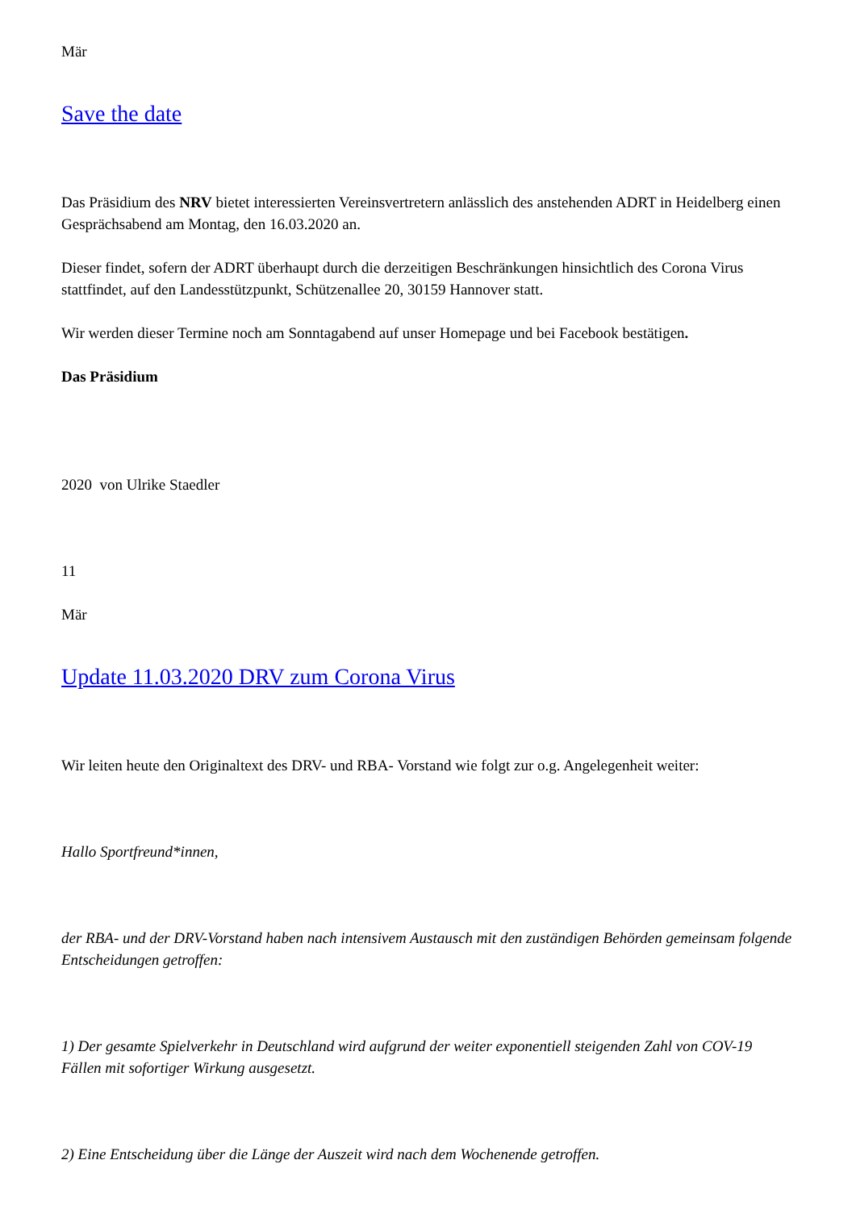Mär
Save the date
Das Präsidium des NRV bietet interessierten Vereinsvertretern anlässlich des anstehenden ADRT in Heidelberg einen Gesprächsabend am Montag, den 16.03.2020 an.
Dieser findet, sofern der ADRT überhaupt durch die derzeitigen Beschränkungen hinsichtlich des Corona Virus stattfindet, auf den Landesstützpunkt, Schützenallee 20, 30159 Hannover statt.
Wir werden dieser Termine noch am Sonntagabend auf unser Homepage und bei Facebook bestätigen.
Das Präsidium
2020 von Ulrike Staedler
11
Mär
Update 11.03.2020 DRV zum Corona Virus
Wir leiten heute den Originaltext des DRV- und RBA- Vorstand wie folgt zur o.g. Angelegenheit weiter:
Hallo Sportfreund*innen,
der RBA- und der DRV-Vorstand haben nach intensivem Austausch mit den zuständigen Behörden gemeinsam folgende Entscheidungen getroffen:
1) Der gesamte Spielverkehr in Deutschland wird aufgrund der weiter exponentiell steigenden Zahl von COV-19 Fällen mit sofortiger Wirkung ausgesetzt.
2) Eine Entscheidung über die Länge der Auszeit wird nach dem Wochenende getroffen.